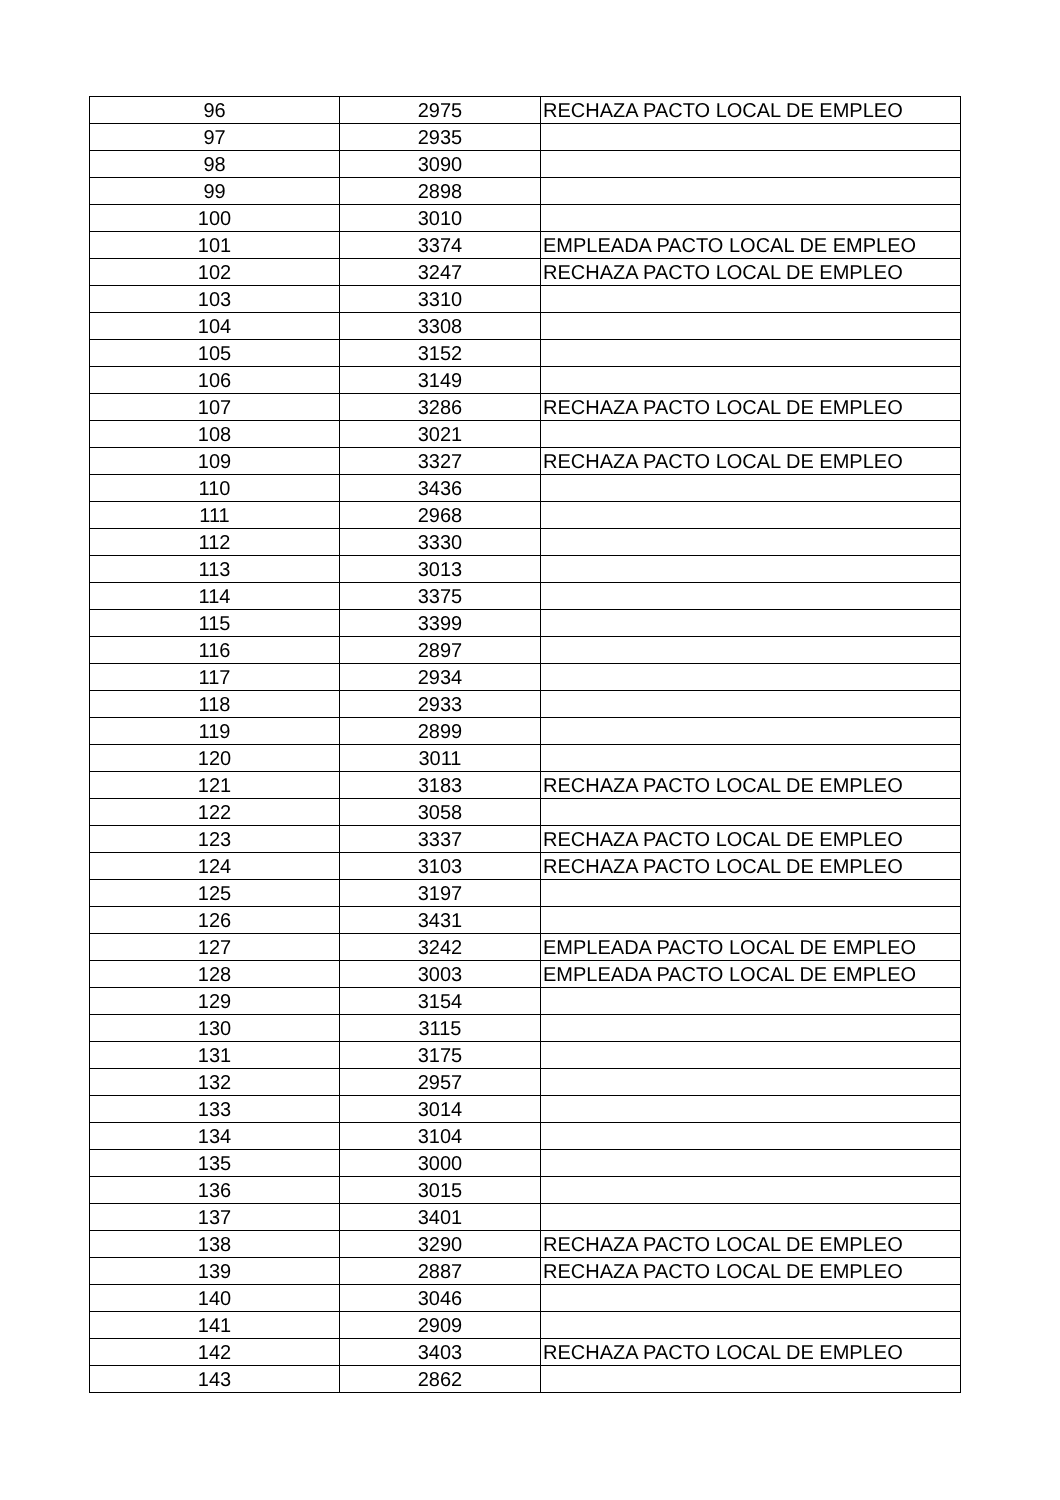| 96 | 2975 | RECHAZA PACTO LOCAL DE EMPLEO |
| 97 | 2935 | |
| 98 | 3090 | |
| 99 | 2898 | |
| 100 | 3010 | |
| 101 | 3374 | EMPLEADA PACTO LOCAL DE EMPLEO |
| 102 | 3247 | RECHAZA PACTO LOCAL DE EMPLEO |
| 103 | 3310 | |
| 104 | 3308 | |
| 105 | 3152 | |
| 106 | 3149 | |
| 107 | 3286 | RECHAZA PACTO LOCAL DE EMPLEO |
| 108 | 3021 | |
| 109 | 3327 | RECHAZA PACTO LOCAL DE EMPLEO |
| 110 | 3436 | |
| 111 | 2968 | |
| 112 | 3330 | |
| 113 | 3013 | |
| 114 | 3375 | |
| 115 | 3399 | |
| 116 | 2897 | |
| 117 | 2934 | |
| 118 | 2933 | |
| 119 | 2899 | |
| 120 | 3011 | |
| 121 | 3183 | RECHAZA PACTO LOCAL DE EMPLEO |
| 122 | 3058 | |
| 123 | 3337 | RECHAZA PACTO LOCAL DE EMPLEO |
| 124 | 3103 | RECHAZA PACTO LOCAL DE EMPLEO |
| 125 | 3197 | |
| 126 | 3431 | |
| 127 | 3242 | EMPLEADA PACTO LOCAL DE EMPLEO |
| 128 | 3003 | EMPLEADA PACTO LOCAL DE EMPLEO |
| 129 | 3154 | |
| 130 | 3115 | |
| 131 | 3175 | |
| 132 | 2957 | |
| 133 | 3014 | |
| 134 | 3104 | |
| 135 | 3000 | |
| 136 | 3015 | |
| 137 | 3401 | |
| 138 | 3290 | RECHAZA PACTO LOCAL DE EMPLEO |
| 139 | 2887 | RECHAZA PACTO LOCAL DE EMPLEO |
| 140 | 3046 | |
| 141 | 2909 | |
| 142 | 3403 | RECHAZA PACTO LOCAL DE EMPLEO |
| 143 | 2862 | |